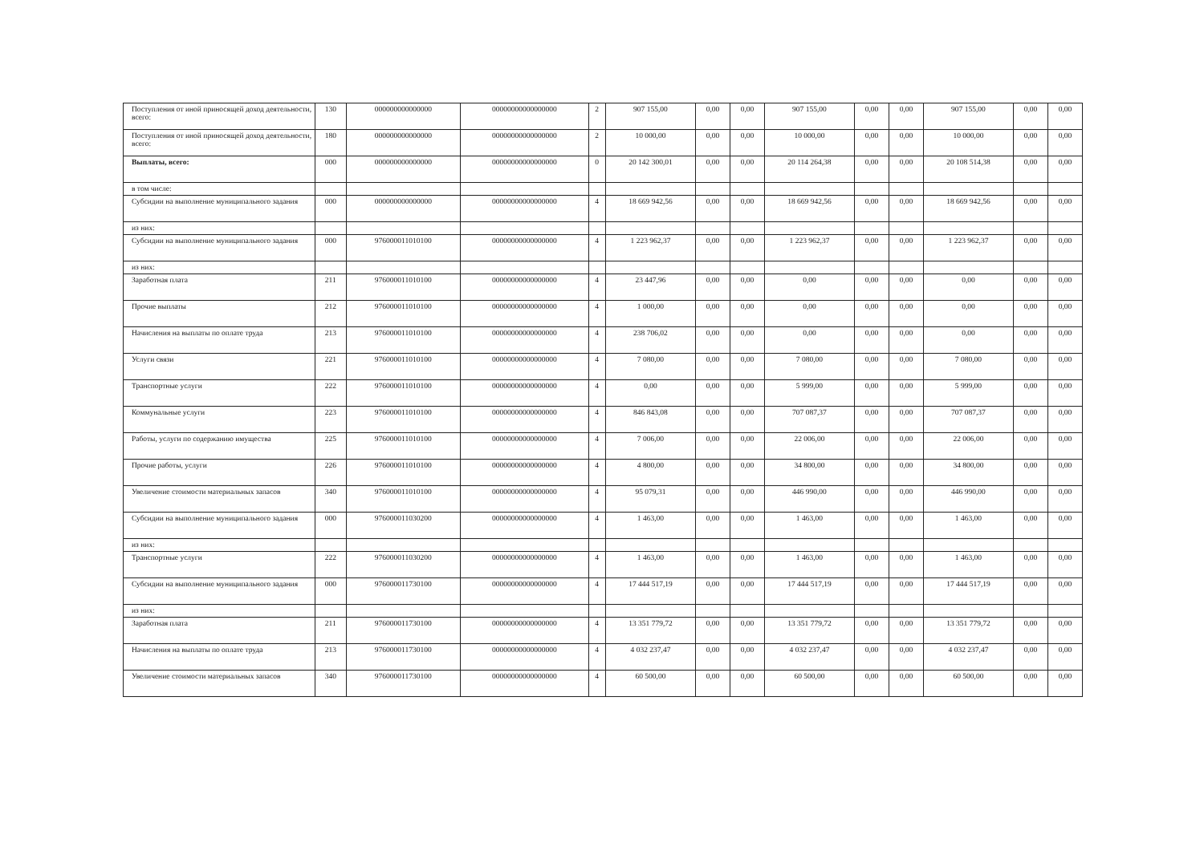| Поступления от иной приносящей доход деятельности, всего: | 130 | 000000000000000 | 00000000000000000 | 2 | 907 155,00 | 0,00 | 0,00 | 907 155,00 | 0,00 | 0,00 | 907 155,00 | 0,00 | 0,00 |
| Поступления от иной приносящей доход деятельности, всего: | 180 | 000000000000000 | 00000000000000000 | 2 | 10 000,00 | 0,00 | 0,00 | 10 000,00 | 0,00 | 0,00 | 10 000,00 | 0,00 | 0,00 |
| Выплаты, всего: | 000 | 000000000000000 | 00000000000000000 | 0 | 20 142 300,01 | 0,00 | 0,00 | 20 114 264,38 | 0,00 | 0,00 | 20 108 514,38 | 0,00 | 0,00 |
| в том числе: | | | | | | | | | | | | | |
| Субсидии на выполнение муниципального задания | 000 | 000000000000000 | 00000000000000000 | 4 | 18 669 942,56 | 0,00 | 0,00 | 18 669 942,56 | 0,00 | 0,00 | 18 669 942,56 | 0,00 | 0,00 |
| из них: | | | | | | | | | | | | | |
| Субсидии на выполнение муниципального задания | 000 | 976000011010100 | 00000000000000000 | 4 | 1 223 962,37 | 0,00 | 0,00 | 1 223 962,37 | 0,00 | 0,00 | 1 223 962,37 | 0,00 | 0,00 |
| из них: | | | | | | | | | | | | | |
| Заработная плата | 211 | 976000011010100 | 00000000000000000 | 4 | 23 447,96 | 0,00 | 0,00 | 0,00 | 0,00 | 0,00 | 0,00 | 0,00 | 0,00 |
| Прочие выплаты | 212 | 976000011010100 | 00000000000000000 | 4 | 1 000,00 | 0,00 | 0,00 | 0,00 | 0,00 | 0,00 | 0,00 | 0,00 | 0,00 |
| Начисления на выплаты по оплате труда | 213 | 976000011010100 | 00000000000000000 | 4 | 238 706,02 | 0,00 | 0,00 | 0,00 | 0,00 | 0,00 | 0,00 | 0,00 | 0,00 |
| Услуги связи | 221 | 976000011010100 | 00000000000000000 | 4 | 7 080,00 | 0,00 | 0,00 | 7 080,00 | 0,00 | 0,00 | 7 080,00 | 0,00 | 0,00 |
| Транспортные услуги | 222 | 976000011010100 | 00000000000000000 | 4 | 0,00 | 0,00 | 0,00 | 5 999,00 | 0,00 | 0,00 | 5 999,00 | 0,00 | 0,00 |
| Коммунальные услуги | 223 | 976000011010100 | 00000000000000000 | 4 | 846 843,08 | 0,00 | 0,00 | 707 087,37 | 0,00 | 0,00 | 707 087,37 | 0,00 | 0,00 |
| Работы, услуги по содержанию имущества | 225 | 976000011010100 | 00000000000000000 | 4 | 7 006,00 | 0,00 | 0,00 | 22 006,00 | 0,00 | 0,00 | 22 006,00 | 0,00 | 0,00 |
| Прочие работы, услуги | 226 | 976000011010100 | 00000000000000000 | 4 | 4 800,00 | 0,00 | 0,00 | 34 800,00 | 0,00 | 0,00 | 34 800,00 | 0,00 | 0,00 |
| Увеличение стоимости материальных запасов | 340 | 976000011010100 | 00000000000000000 | 4 | 95 079,31 | 0,00 | 0,00 | 446 990,00 | 0,00 | 0,00 | 446 990,00 | 0,00 | 0,00 |
| Субсидии на выполнение муниципального задания | 000 | 976000011030200 | 00000000000000000 | 4 | 1 463,00 | 0,00 | 0,00 | 1 463,00 | 0,00 | 0,00 | 1 463,00 | 0,00 | 0,00 |
| из них: | | | | | | | | | | | | | |
| Транспортные услуги | 222 | 976000011030200 | 00000000000000000 | 4 | 1 463,00 | 0,00 | 0,00 | 1 463,00 | 0,00 | 0,00 | 1 463,00 | 0,00 | 0,00 |
| Субсидии на выполнение муниципального задания | 000 | 976000011730100 | 00000000000000000 | 4 | 17 444 517,19 | 0,00 | 0,00 | 17 444 517,19 | 0,00 | 0,00 | 17 444 517,19 | 0,00 | 0,00 |
| из них: | | | | | | | | | | | | | |
| Заработная плата | 211 | 976000011730100 | 00000000000000000 | 4 | 13 351 779,72 | 0,00 | 0,00 | 13 351 779,72 | 0,00 | 0,00 | 13 351 779,72 | 0,00 | 0,00 |
| Начисления на выплаты по оплате труда | 213 | 976000011730100 | 00000000000000000 | 4 | 4 032 237,47 | 0,00 | 0,00 | 4 032 237,47 | 0,00 | 0,00 | 4 032 237,47 | 0,00 | 0,00 |
| Увеличение стоимости материальных запасов | 340 | 976000011730100 | 00000000000000000 | 4 | 60 500,00 | 0,00 | 0,00 | 60 500,00 | 0,00 | 0,00 | 60 500,00 | 0,00 | 0,00 |